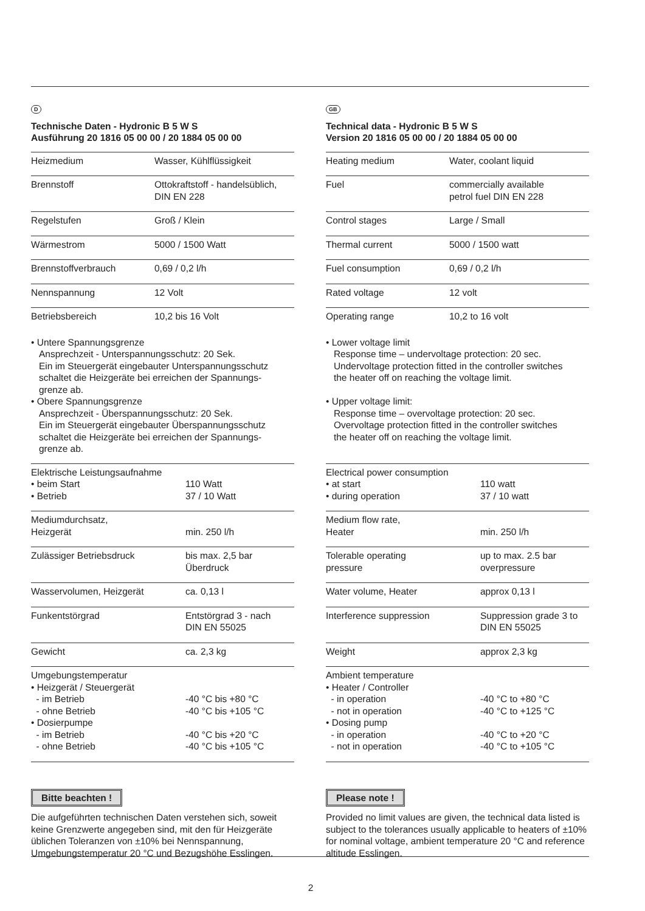D
Technische Daten - Hydronic B 5 W S
Ausführung 20 1816 05 00 00 / 20 1884 05 00 00
| Heizmedium | Wasser, Kühlflüssigkeit |
| Brennstoff | Ottokraftstoff - handelsüblich, DIN EN 228 |
| Regelstufen | Groß / Klein |
| Wärmestrom | 5000 / 1500 Watt |
| Brennstoffverbrauch | 0,69 / 0,2 l/h |
| Nennspannung | 12 Volt |
| Betriebsbereich | 10,2 bis 16 Volt |
• Untere Spannungsgrenze
Ansprechzeit - Unterspannungsschutz: 20 Sek.
Ein im Steuergerät eingebauter Unterspannungsschutz
schaltet die Heizgeräte bei erreichen der Spannungs-
grenze ab.
• Obere Spannungsgrenze
Ansprechzeit - Überspannungsschutz: 20 Sek.
Ein im Steuergerät eingebauter Überspannungsschutz
schaltet die Heizgeräte bei erreichen der Spannungs-
grenze ab.
| Elektrische Leistungsaufnahme • beim Start • Betrieb | 110 Watt 37 / 10 Watt |
| Mediumdurchsatz, Heizgerät | min. 250 l/h |
| Zulässiger Betriebsdruck | bis max. 2,5 bar Überdruck |
| Wasservolumen, Heizgerät | ca. 0,13 l |
| Funkentstörgrad | Entstörgrad 3 - nach DIN EN 55025 |
| Gewicht | ca. 2,3 kg |
| Umgebungstemperatur • Heizgerät / Steuergerät - im Betrieb - ohne Betrieb • Dosierpumpe - im Betrieb - ohne Betrieb | -40 °C bis +80 °C -40 °C bis +105 °C -40 °C bis +20 °C -40 °C bis +105 °C |
Bitte beachten !
Die aufgeführten technischen Daten verstehen sich, soweit keine Grenzwerte angegeben sind, mit den für Heizgeräte üblichen Toleranzen von ±10% bei Nennspannung, Umgebungstemperatur 20 °C und Bezugshöhe Esslingen.
GB
Technical data - Hydronic B 5 W S
Version 20 1816 05 00 00 / 20 1884 05 00 00
| Heating medium | Water, coolant liquid |
| Fuel | commercially available petrol fuel DIN EN 228 |
| Control stages | Large / Small |
| Thermal current | 5000 / 1500 watt |
| Fuel consumption | 0,69 / 0,2 l/h |
| Rated voltage | 12 volt |
| Operating range | 10,2 to 16 volt |
• Lower voltage limit
Response time – undervoltage protection: 20 sec.
Undervoltage protection fitted in the controller switches
the heater off on reaching the voltage limit.
• Upper voltage limit:
Response time – overvoltage protection: 20 sec.
Overvoltage protection fitted in the controller switches
the heater off on reaching the voltage limit.
| Electrical power consumption • at start • during operation | 110 watt 37 / 10 watt |
| Medium flow rate, Heater | min. 250 l/h |
| Tolerable operating pressure | up to max. 2.5 bar overpressure |
| Water volume, Heater | approx 0,13 l |
| Interference suppression | Suppression grade 3 to DIN EN 55025 |
| Weight | approx 2,3 kg |
| Ambient temperature • Heater / Controller - in operation - not in operation • Dosing pump - in operation - not in operation | -40 °C to +80 °C -40 °C to +125 °C -40 °C to +20 °C -40 °C to +105 °C |
Please note !
Provided no limit values are given, the technical data listed is subject to the tolerances usually applicable to heaters of ±10% for nominal voltage, ambient temperature 20 °C and reference altitude Esslingen.
2